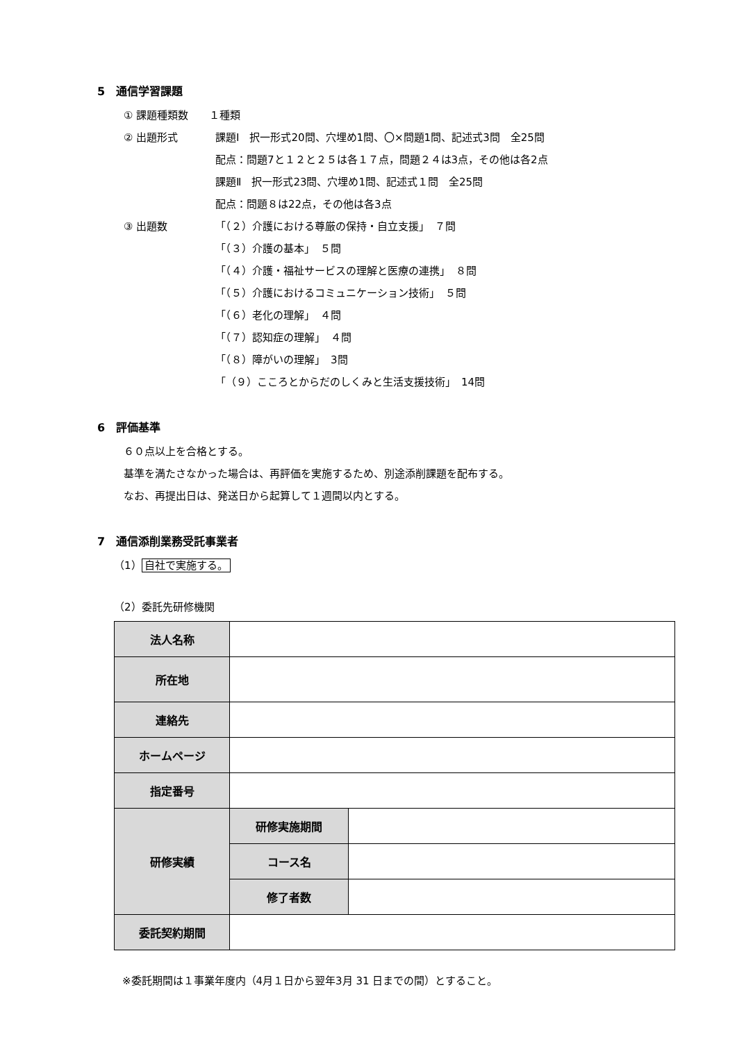5　通信学習課題
① 課題種類数　　１種類
② 出題形式 課題Ⅰ　択一形式20問、穴埋め1問、〇×問題1問、記述式3問　全25問
配点：問題7と１２と２５は各１７点，問題２４は3点，その他は各2点
課題Ⅱ　択一形式23問、穴埋め1問、記述式１問　全25問
配点：問題８は22点，その他は各3点
③ 出題数 「（２）介護における尊厳の保持・自立支援」　７問
「（３）介護の基本」　５問
「（４）介護・福祉サービスの理解と医療の連携」　８問
「（５）介護におけるコミュニケーション技術」　５問
「（６）老化の理解」　４問
「（７）認知症の理解」　４問
「（８）障がいの理解」　3問
「（９）こころとからだのしくみと生活支援技術」　14問
6　評価基準
６０点以上を合格とする。
基準を満たさなかった場合は、再評価を実施するため、別途添削課題を配布する。
なお、再提出日は、発送日から起算して１週間以内とする。
7　通信添削業務受託事業者
（1） 自社で実施する。
（2）委託先研修機関
| 法人名称 | | |
| 所在地 | | |
| 連絡先 | | |
| ホームページ | | |
| 指定番号 | | |
| 研修実績 | 研修実施期間 | |
| | コース名 | |
| | 修了者数 | |
| 委託契約期間 | | |
※委託期間は１事業年度内（4月１日から翌年3月 31 日までの間）とすること。